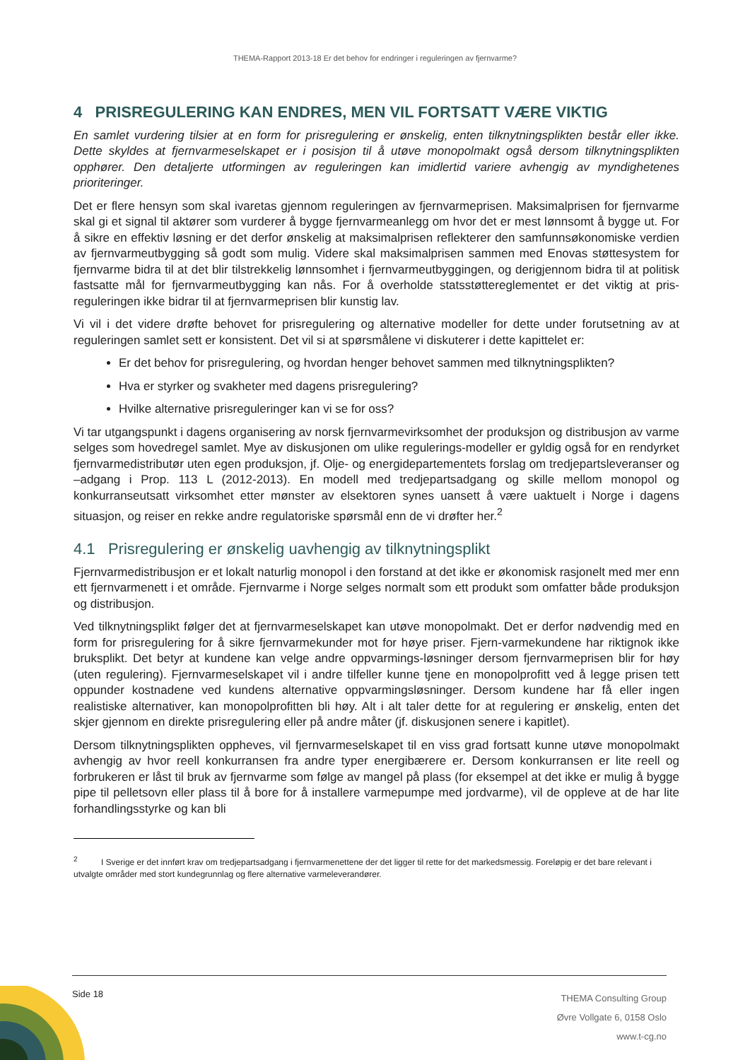THEMA-Rapport 2013-18 Er det behov for endringer i reguleringen av fjernvarme?
4 PRISREGULERING KAN ENDRES, MEN VIL FORTSATT VÆRE VIKTIG
En samlet vurdering tilsier at en form for prisregulering er ønskelig, enten tilknytningsplikten består eller ikke. Dette skyldes at fjernvarmeselskapet er i posisjon til å utøve monopolmakt også dersom tilknytningsplikten opphører. Den detaljerte utformingen av reguleringen kan imidlertid variere avhengig av myndighetenes prioriteringer.
Det er flere hensyn som skal ivaretas gjennom reguleringen av fjernvarmeprisen. Maksimalprisen for fjernvarme skal gi et signal til aktører som vurderer å bygge fjernvarmeanlegg om hvor det er mest lønnsomt å bygge ut. For å sikre en effektiv løsning er det derfor ønskelig at maksimalprisen reflekterer den samfunnsøkonomiske verdien av fjernvarmeutbygging så godt som mulig. Videre skal maksimalprisen sammen med Enovas støttesystem for fjernvarme bidra til at det blir tilstrekkelig lønnsomhet i fjernvarmeutbyggingen, og derigjennom bidra til at politisk fastsatte mål for fjernvarmeutbygging kan nås. For å overholde statsstøttereglementet er det viktig at pris-reguleringen ikke bidrar til at fjernvarmeprisen blir kunstig lav.
Vi vil i det videre drøfte behovet for prisregulering og alternative modeller for dette under forutsetning av at reguleringen samlet sett er konsistent. Det vil si at spørsmålene vi diskuterer i dette kapittelet er:
Er det behov for prisregulering, og hvordan henger behovet sammen med tilknytningsplikten?
Hva er styrker og svakheter med dagens prisregulering?
Hvilke alternative prisreguleringer kan vi se for oss?
Vi tar utgangspunkt i dagens organisering av norsk fjernvarmevirksomhet der produksjon og distribusjon av varme selges som hovedregel samlet. Mye av diskusjonen om ulike regulerings-modeller er gyldig også for en rendyrket fjernvarmedistributør uten egen produksjon, jf. Olje- og energidepartementets forslag om tredjepartsleveranser og –adgang i Prop. 113 L (2012-2013). En modell med tredjepartsadgang og skille mellom monopol og konkurranseutsatt virksomhet etter mønster av elsektoren synes uansett å være uaktuelt i Norge i dagens situasjon, og reiser en rekke andre regulatoriske spørsmål enn de vi drøfter her.<sup>2</sup>
4.1 Prisregulering er ønskelig uavhengig av tilknytningsplikt
Fjernvarmedistribusjon er et lokalt naturlig monopol i den forstand at det ikke er økonomisk rasjonelt med mer enn ett fjernvarmenett i et område. Fjernvarme i Norge selges normalt som ett produkt som omfatter både produksjon og distribusjon.
Ved tilknytningsplikt følger det at fjernvarmeselskapet kan utøve monopolmakt. Det er derfor nødvendig med en form for prisregulering for å sikre fjernvarmekunder mot for høye priser. Fjern-varmekundene har riktignok ikke bruksplikt. Det betyr at kundene kan velge andre oppvarmings-løsninger dersom fjernvarmeprisen blir for høy (uten regulering). Fjernvarmeselskapet vil i andre tilfeller kunne tjene en monopolprofitt ved å legge prisen tett oppunder kostnadene ved kundens alternative oppvarmingsløsninger. Dersom kundene har få eller ingen realistiske alternativer, kan monopolprofitten bli høy. Alt i alt taler dette for at regulering er ønskelig, enten det skjer gjennom en direkte prisregulering eller på andre måter (jf. diskusjonen senere i kapitlet).
Dersom tilknytningsplikten oppheves, vil fjernvarmeselskapet til en viss grad fortsatt kunne utøve monopolmakt avhengig av hvor reell konkurransen fra andre typer energibærere er. Dersom konkurransen er lite reell og forbrukeren er låst til bruk av fjernvarme som følge av mangel på plass (for eksempel at det ikke er mulig å bygge pipe til pelletsovn eller plass til å bore for å installere varmepumpe med jordvarme), vil de oppleve at de har lite forhandlingsstyrke og kan bli
<sup>2</sup> I Sverige er det innført krav om tredjepartsadgang i fjernvarmenettene der det ligger til rette for det markedsmessig. Foreløpig er det bare relevant i utvalgte områder med stort kundegrunnlag og flere alternative varmeleverandører.
Side 18
THEMA Consulting Group
Øvre Vollgate 6, 0158 Oslo
www.t-cg.no